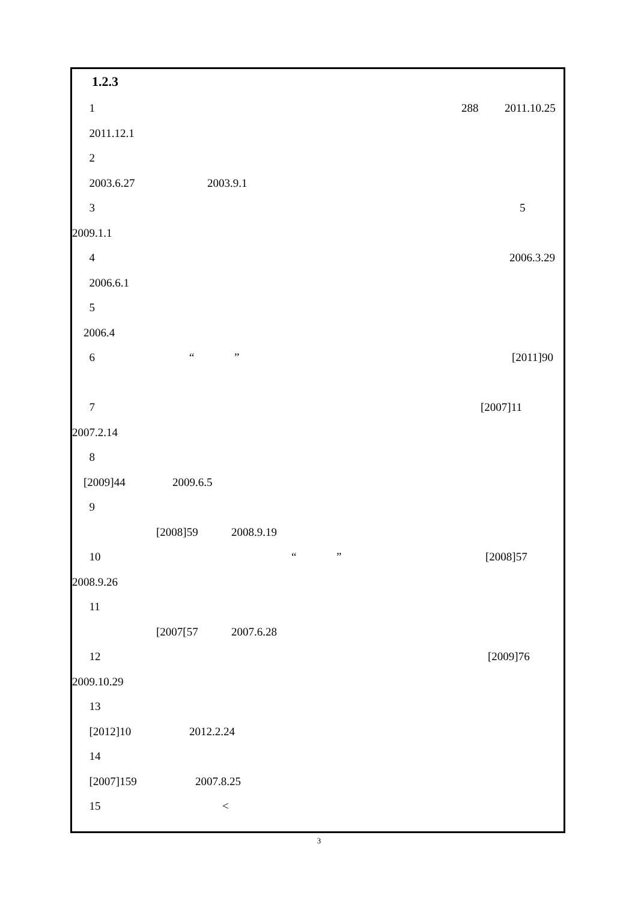1.2.3
1 288 2011.10.25
2011.12.1
2
2003.6.27 2003.9.1
3 5
2009.1.1
4 2006.3.29
2006.6.1
5
2006.4
6 “” [2011]90
7 [2007]11
2007.2.14
8
[2009]44 2009.6.5
9
[2008]59 2008.9.19
10 “” [2008]57
2008.9.26
11
[2007[57 2007.6.28
12 [2009]76
2009.10.29
13
[2012]10 2012.2.24
14
[2007]159 2007.8.25
15 <
3